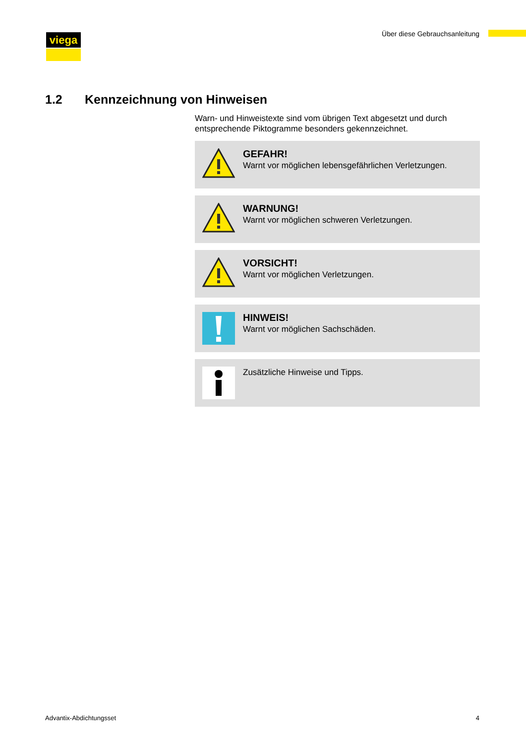viega Über diese Gebrauchsanleitung
1.2 Kennzeichnung von Hinweisen
Warn- und Hinweistexte sind vom übrigen Text abgesetzt und durch entsprechende Piktogramme besonders gekennzeichnet.
GEFAHR!
Warnt vor möglichen lebensgefährlichen Verletzungen.
WARNUNG!
Warnt vor möglichen schweren Verletzungen.
VORSICHT!
Warnt vor möglichen Verletzungen.
HINWEIS!
Warnt vor möglichen Sachschäden.
Zusätzliche Hinweise und Tipps.
Advantix-Abdichtungsset 4